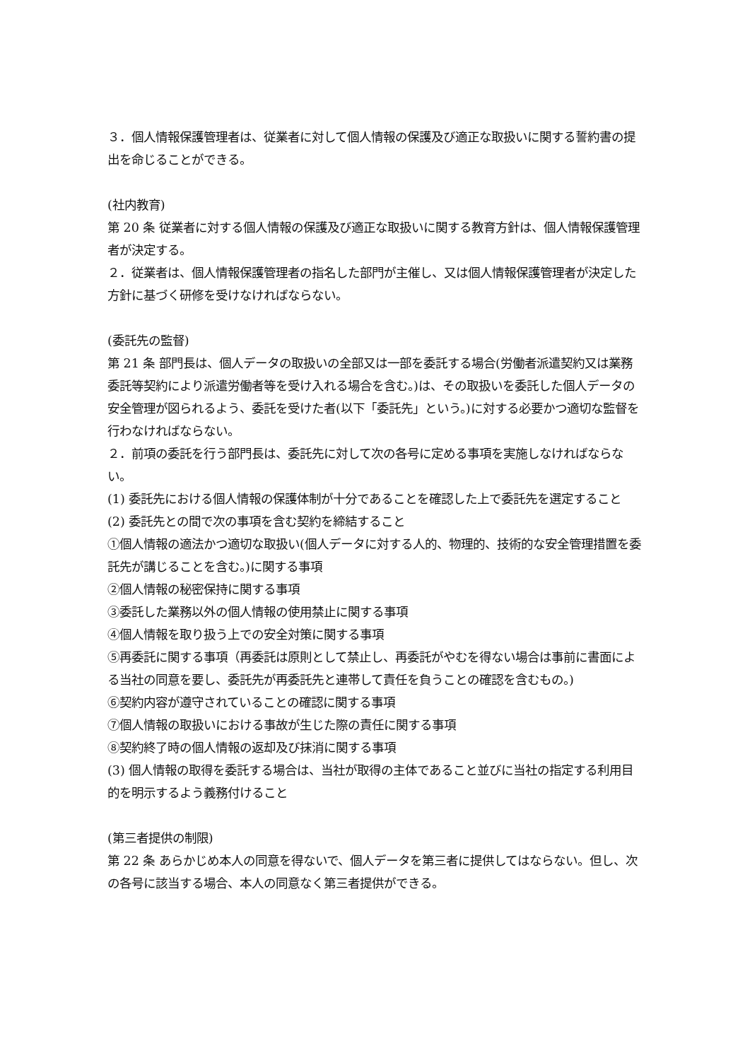３．個人情報保護管理者は、従業者に対して個人情報の保護及び適正な取扱いに関する誓約書の提出を命じることができる。
(社内教育)
第 20 条 従業者に対する個人情報の保護及び適正な取扱いに関する教育方針は、個人情報保護管理者が決定する。
２．従業者は、個人情報保護管理者の指名した部門が主催し、又は個人情報保護管理者が決定した方針に基づく研修を受けなければならない。
(委託先の監督)
第 21 条 部門長は、個人データの取扱いの全部又は一部を委託する場合(労働者派遣契約又は業務委託等契約により派遣労働者等を受け入れる場合を含む。)は、その取扱いを委託した個人データの安全管理が図られるよう、委託を受けた者(以下「委託先」という。)に対する必要かつ適切な監督を行わなければならない。
２．前項の委託を行う部門長は、委託先に対して次の各号に定める事項を実施しなければならない。
(1) 委託先における個人情報の保護体制が十分であることを確認した上で委託先を選定すること
(2) 委託先との間で次の事項を含む契約を締結すること
①個人情報の適法かつ適切な取扱い(個人データに対する人的、物理的、技術的な安全管理措置を委託先が講じることを含む。)に関する事項
②個人情報の秘密保持に関する事項
③委託した業務以外の個人情報の使用禁止に関する事項
④個人情報を取り扱う上での安全対策に関する事項
⑤再委託に関する事項（再委託は原則として禁止し、再委託がやむを得ない場合は事前に書面による当社の同意を要し、委託先が再委託先と連帯して責任を負うことの確認を含むもの。)
⑥契約内容が遵守されていることの確認に関する事項
⑦個人情報の取扱いにおける事故が生じた際の責任に関する事項
⑧契約終了時の個人情報の返却及び抹消に関する事項
(3) 個人情報の取得を委託する場合は、当社が取得の主体であること並びに当社の指定する利用目的を明示するよう義務付けること
(第三者提供の制限)
第 22 条 あらかじめ本人の同意を得ないで、個人データを第三者に提供してはならない。但し、次の各号に該当する場合、本人の同意なく第三者提供ができる。